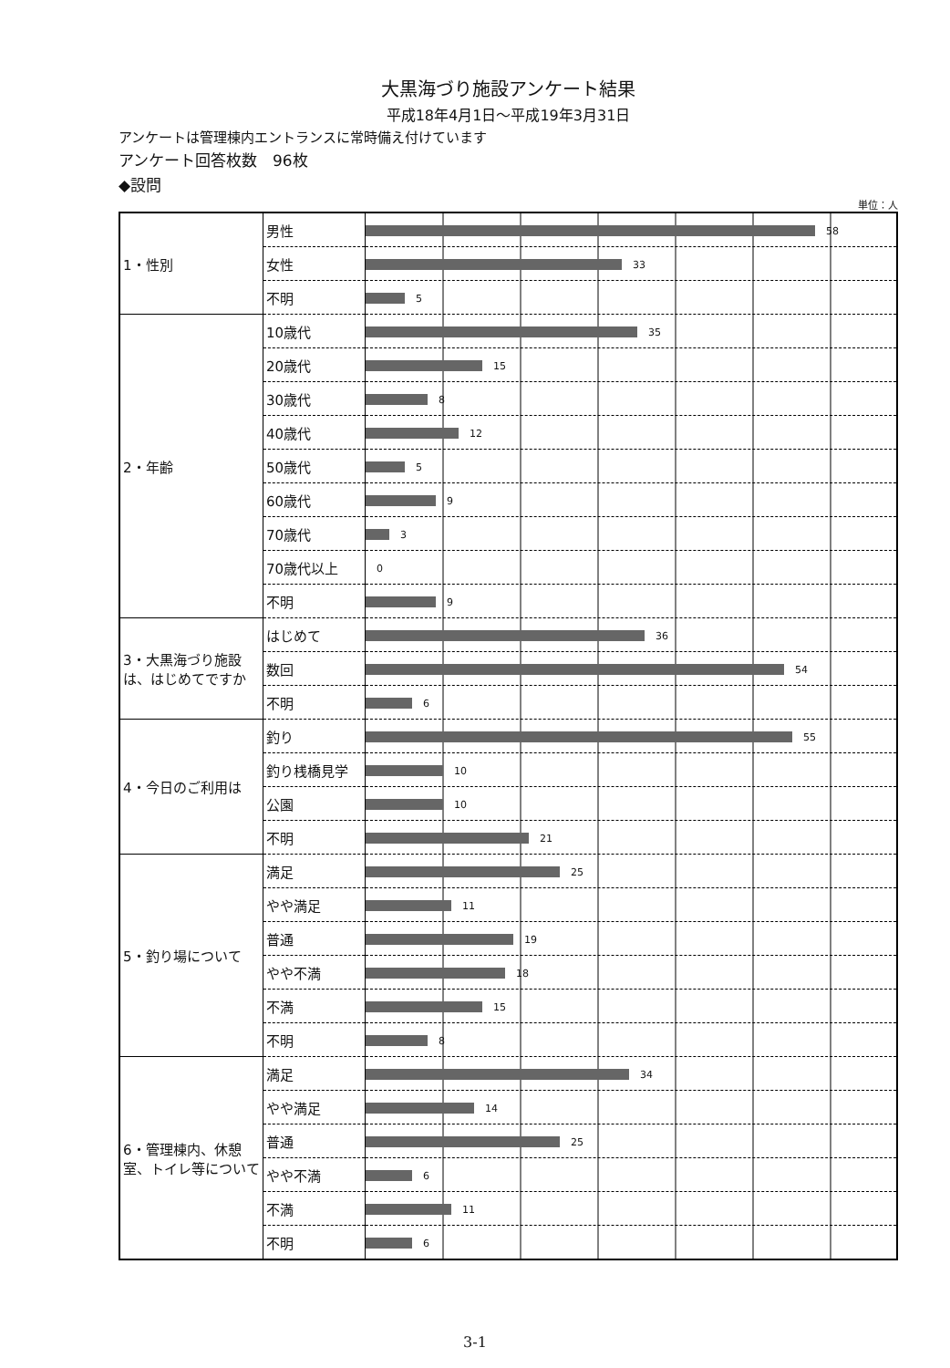大黒海づり施設アンケート結果
平成18年4月1日～平成19年3月31日
アンケートは管理棟内エントランスに常時備え付けています
アンケート回答枚数　96枚
◆設問
単位：人
| 1・性別 | 男性 | 58 |
| | 女性 | 33 |
| | 不明 | 5 |
| 2・年齢 | 10歳代 | 35 |
| | 20歳代 | 15 |
| | 30歳代 | 8 |
| | 40歳代 | 12 |
| | 50歳代 | 5 |
| | 60歳代 | 9 |
| | 70歳代 | 3 |
| | 70歳代以上 | 0 |
| | 不明 | 9 |
| 3・大黒海づり施設は、はじめてですか | はじめて | 36 |
| | 数回 | 54 |
| | 不明 | 6 |
| 4・今日のご利用は | 釣り | 55 |
| | 釣り桟橋見学 | 10 |
| | 公園 | 10 |
| | 不明 | 21 |
| 5・釣り場について | 満足 | 25 |
| | やや満足 | 11 |
| | 普通 | 19 |
| | やや不満 | 18 |
| | 不満 | 15 |
| | 不明 | 8 |
| 6・管理棟内、休憩室、トイレ等について | 満足 | 34 |
| | やや満足 | 14 |
| | 普通 | 25 |
| | やや不満 | 6 |
| | 不満 | 11 |
| | 不明 | 6 |
3-1